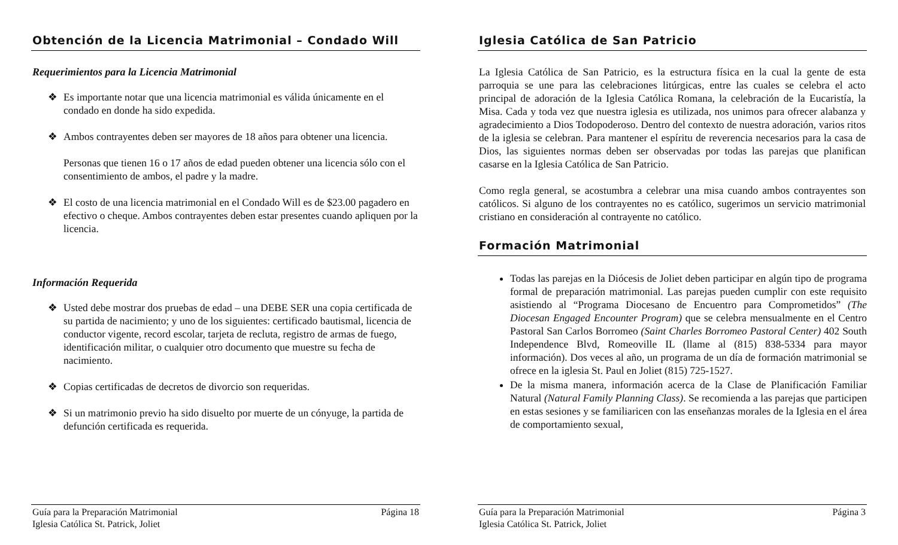Obtención de la Licencia Matrimonial – Condado Will
Requerimientos para la Licencia Matrimonial
❖ Es importante notar que una licencia matrimonial es válida únicamente en el condado en donde ha sido expedida.
❖ Ambos contrayentes deben ser mayores de 18 años para obtener una licencia.
Personas que tienen 16 o 17 años de edad pueden obtener una licencia sólo con el consentimiento de ambos, el padre y la madre.
❖ El costo de una licencia matrimonial en el Condado Will es de $23.00 pagadero en efectivo o cheque. Ambos contrayentes deben estar presentes cuando apliquen por la licencia.
Información Requerida
❖ Usted debe mostrar dos pruebas de edad – una DEBE SER una copia certificada de su partida de nacimiento; y uno de los siguientes: certificado bautismal, licencia de conductor vigente, record escolar, tarjeta de recluta, registro de armas de fuego, identificación militar, o cualquier otro documento que muestre su fecha de nacimiento.
❖ Copias certificadas de decretos de divorcio son requeridas.
❖ Si un matrimonio previo ha sido disuelto por muerte de un cónyuge, la partida de defunción certificada es requerida.
Guía para la Preparación Matrimonial
Iglesia Católica St. Patrick, Joliet
Página 18
Iglesia Católica de San Patricio
La Iglesia Católica de San Patricio, es la estructura física en la cual la gente de esta parroquia se une para las celebraciones litúrgicas, entre las cuales se celebra el acto principal de adoración de la Iglesia Católica Romana, la celebración de la Eucaristía, la Misa. Cada y toda vez que nuestra iglesia es utilizada, nos unimos para ofrecer alabanza y agradecimiento a Dios Todopoderoso. Dentro del contexto de nuestra adoración, varios ritos de la iglesia se celebran. Para mantener el espíritu de reverencia necesarios para la casa de Dios, las siguientes normas deben ser observadas por todas las parejas que planifican casarse en la Iglesia Católica de San Patricio.
Como regla general, se acostumbra a celebrar una misa cuando ambos contrayentes son católicos. Si alguno de los contrayentes no es católico, sugerimos un servicio matrimonial cristiano en consideración al contrayente no católico.
Formación Matrimonial
Todas las parejas en la Diócesis de Joliet deben participar en algún tipo de programa formal de preparación matrimonial. Las parejas pueden cumplir con este requisito asistiendo al “Programa Diocesano de Encuentro para Comprometidos” (The Diocesan Engaged Encounter Program) que se celebra mensualmente en el Centro Pastoral San Carlos Borromeo (Saint Charles Borromeo Pastoral Center) 402 South Independence Blvd, Romeoville IL (llame al (815) 838-5334 para mayor información). Dos veces al año, un programa de un día de formación matrimonial se ofrece en la iglesia St. Paul en Joliet (815) 725-1527.
De la misma manera, información acerca de la Clase de Planificación Familiar Natural (Natural Family Planning Class). Se recomienda a las parejas que participen en estas sesiones y se familiaricen con las enseñanzas morales de la Iglesia en el área de comportamiento sexual,
Guía para la Preparación Matrimonial
Iglesia Católica St. Patrick, Joliet
Página 3